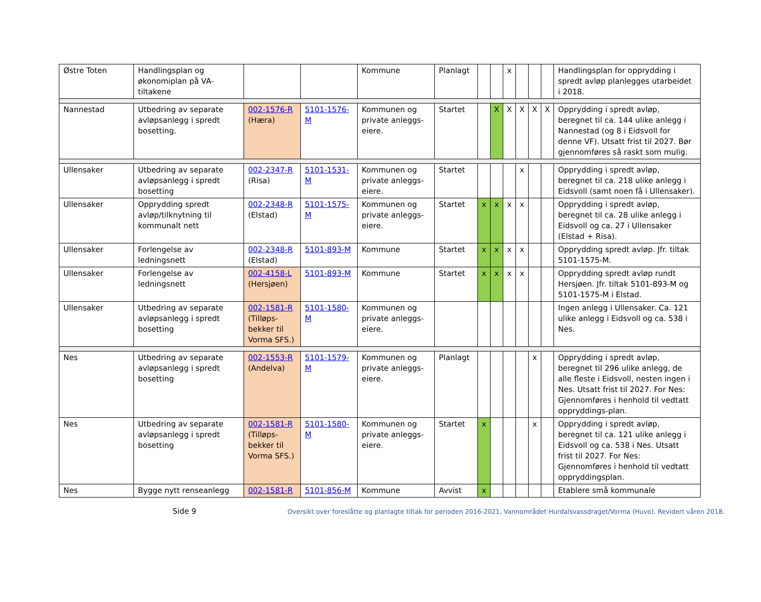| Østre Toten | Handlingsplan og økonomiplan på VA-tiltakene | | | Kommune | Planlagt | | | x | | | | Handlingsplan for opprydding i spredt avløp planlegges utarbeidet i 2018. |
| Nannestad | Utbedring av separate avløpsanlegg i spredt bosetting. | 002-1576-R (Hæra) | 5101-1576-M | Kommunen og private anleggs-eiere. | Startet | | X | X | X | X | X | Opprydding i spredt avløp, beregnet til ca. 144 ulike anlegg i Nannestad (og 8 i Eidsvoll for denne VF). Utsatt frist til 2027. Bør gjennomføres så raskt som mulig. |
| Ullensaker | Utbedring av separate avløpsanlegg i spredt bosetting | 002-2347-R (Risa) | 5101-1531-M | Kommunen og private anleggs-eiere. | Startet | | | | x | | | Opprydding i spredt avløp, beregnet til ca. 218 ulike anlegg i Eidsvoll (samt noen få i Ullensaker). |
| Ullensaker | Opprydding spredt avløp/tilknytning til kommunalt nett | 002-2348-R (Elstad) | 5101-1575-M | Kommunen og private anleggs-eiere. | Startet | x | x | x | x | | | Opprydding i spredt avløp, beregnet til ca. 28 ulike anlegg i Eidsvoll og ca. 27 i Ullensaker (Elstad + Risa). |
| Ullensaker | Forlengelse av ledningsnett | 002-2348-R (Elstad) | 5101-893-M | Kommune | Startet | x | x | x | x | | | Opprydding spredt avløp. Jfr. tiltak 5101-1575-M. |
| Ullensaker | Forlengelse av ledningsnett | 002-4158-L (Hersjøen) | 5101-893-M | Kommune | Startet | x | x | x | x | | | Opprydding spredt avløp rundt Hersjøen. Jfr. tiltak 5101-893-M og 5101-1575-M i Elstad. |
| Ullensaker | Utbedring av separate avløpsanlegg i spredt bosetting | 002-1581-R (Tilløps-bekker til Vorma SFS.) | 5101-1580-M | Kommunen og private anleggs-eiere. | | | | | | | | Ingen anlegg i Ullensaker. Ca. 121 ulike anlegg i Eidsvoll og ca. 538 i Nes. |
| Nes | Utbedring av separate avløpsanlegg i spredt bosetting | 002-1553-R (Andelva) | 5101-1579-M | Kommunen og private anleggs-eiere. | Planlagt | | | | | x | | Opprydding i spredt avløp, beregnet til 296 ulike anlegg, de alle fleste i Eidsvoll, nesten ingen i Nes. Utsatt frist til 2027. For Nes: Gjennomføres i henhold til vedtatt oppryddings-plan. |
| Nes | Utbedring av separate avløpsanlegg i spredt bosetting | 002-1581-R (Tilløps-bekker til Vorma SFS.) | 5101-1580-M | Kommunen og private anleggs-eiere. | Startet | x | | | | x | | Opprydding i spredt avløp, beregnet til ca. 121 ulike anlegg i Eidsvoll og ca. 538 i Nes. Utsatt frist til 2027. For Nes: Gjennomføres i henhold til vedtatt oppryddingsplan. |
| Nes | Bygge nytt renseanlegg | 002-1581-R | 5101-856-M | Kommune | Avvist | x | | | | | | Etablere små kommunale |
Side 9 Oversikt over foreslåtte og planlagte tiltak for perioden 2016-2021, Vannområdet Hurdalsvassdraget/Vorma (Huvo). Revidert våren 2018.